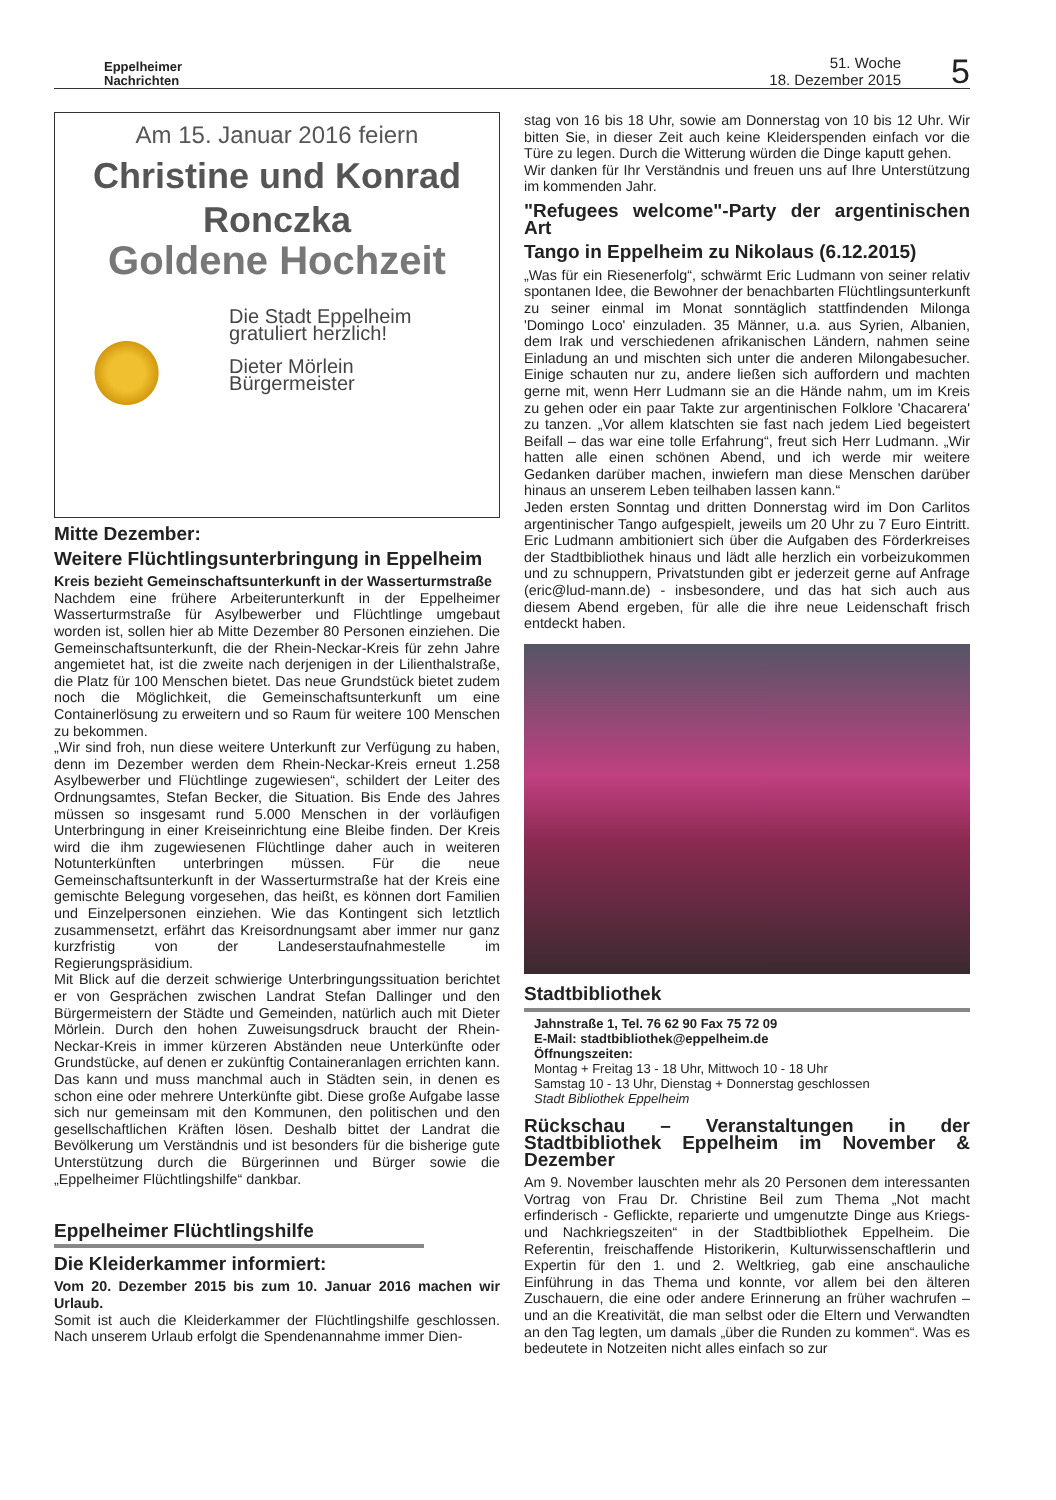Eppelheimer
Nachrichten
51. Woche
18. Dezember 2015
5
Am 15. Januar 2016 feiern
Christine und Konrad
Ronczka
Goldene Hochzeit
Die Stadt Eppelheim gratuliert herzlich!
Dieter Mörlein
Bürgermeister
Mitte Dezember:
Weitere Flüchtlingsunterbringung in Eppelheim
Kreis bezieht Gemeinschaftsunterkunft in der Wasserturmstraße
Nachdem eine frühere Arbeiterunterkunft in der Eppelheimer Wasserturmstraße für Asylbewerber und Flüchtlinge umgebaut worden ist, sollen hier ab Mitte Dezember 80 Personen einziehen. Die Gemeinschaftsunterkunft, die der Rhein-Neckar-Kreis für zehn Jahre angemietet hat, ist die zweite nach derjenigen in der Lilienthalstraße, die Platz für 100 Menschen bietet. Das neue Grundstück bietet zudem noch die Möglichkeit, die Gemeinschaftsunterkunft um eine Containerlösung zu erweitern und so Raum für weitere 100 Menschen zu bekommen.
„Wir sind froh, nun diese weitere Unterkunft zur Verfügung zu haben, denn im Dezember werden dem Rhein-Neckar-Kreis erneut 1.258 Asylbewerber und Flüchtlinge zugewiesen“, schildert der Leiter des Ordnungsamtes, Stefan Becker, die Situation. Bis Ende des Jahres müssen so insgesamt rund 5.000 Menschen in der vorläufigen Unterbringung in einer Kreiseinrichtung eine Bleibe finden. Der Kreis wird die ihm zugewiesenen Flüchtlinge daher auch in weiteren Notunterkünften unterbringen müssen. Für die neue Gemeinschaftsunterkunft in der Wasserturmstraße hat der Kreis eine gemischte Belegung vorgesehen, das heißt, es können dort Familien und Einzelpersonen einziehen. Wie das Kontingent sich letztlich zusammensetzt, erfährt das Kreisordnungsamt aber immer nur ganz kurzfristig von der Landeserstaufnahmestelle im Regierungspräsidium.
Mit Blick auf die derzeit schwierige Unterbringungssituation berichtet er von Gesprächen zwischen Landrat Stefan Dallinger und den Bürgermeistern der Städte und Gemeinden, natürlich auch mit Dieter Mörlein. Durch den hohen Zuweisungsdruck braucht der Rhein-Neckar-Kreis in immer kürzeren Abständen neue Unterkünfte oder Grundstücke, auf denen er zukünftig Containeranlagen errichten kann. Das kann und muss manchmal auch in Städten sein, in denen es schon eine oder mehrere Unterkünfte gibt. Diese große Aufgabe lasse sich nur gemeinsam mit den Kommunen, den politischen und den gesellschaftlichen Kräften lösen. Deshalb bittet der Landrat die Bevölkerung um Verständnis und ist besonders für die bisherige gute Unterstützung durch die Bürgerinnen und Bürger sowie die „Eppelheimer Flüchtlingshilfe“ dankbar.
Eppelheimer Flüchtlingshilfe
Die Kleiderkammer informiert:
Vom 20. Dezember 2015 bis zum 10. Januar 2016 machen wir Urlaub.
Somit ist auch die Kleiderkammer der Flüchtlingshilfe geschlossen. Nach unserem Urlaub erfolgt die Spendenannahme immer Dien-
stag von 16 bis 18 Uhr, sowie am Donnerstag von 10 bis 12 Uhr. Wir bitten Sie, in dieser Zeit auch keine Kleiderspenden einfach vor die Türe zu legen. Durch die Witterung würden die Dinge kaputt gehen.
Wir danken für Ihr Verständnis und freuen uns auf Ihre Unterstützung im kommenden Jahr.
"Refugees welcome"-Party der argentinischen Art
Tango in Eppelheim zu Nikolaus (6.12.2015)
„Was für ein Riesenerfolg“, schwärmt Eric Ludmann von seiner relativ spontanen Idee, die Bewohner der benachbarten Flüchtlingsunterkunft zu seiner einmal im Monat sonntäglich stattfindenden Milonga 'Domingo Loco' einzuladen. 35 Männer, u.a. aus Syrien, Albanien, dem Irak und verschiedenen afrikanischen Ländern, nahmen seine Einladung an und mischten sich unter die anderen Milongabesucher. Einige schauten nur zu, andere ließen sich auffordern und machten gerne mit, wenn Herr Ludmann sie an die Hände nahm, um im Kreis zu gehen oder ein paar Takte zur argentinischen Folklore 'Chacarera' zu tanzen. „Vor allem klatschten sie fast nach jedem Lied begeistert Beifall – das war eine tolle Erfahrung“, freut sich Herr Ludmann. „Wir hatten alle einen schönen Abend, und ich werde mir weitere Gedanken darüber machen, inwiefern man diese Menschen darüber hinaus an unserem Leben teilhaben lassen kann.“
Jeden ersten Sonntag und dritten Donnerstag wird im Don Carlitos argentinischer Tango aufgespielt, jeweils um 20 Uhr zu 7 Euro Eintritt. Eric Ludmann ambitioniert sich über die Aufgaben des Förderkreises der Stadtbibliothek hinaus und lädt alle herzlich ein vorbeizukommen und zu schnuppern, Privatstunden gibt er jederzeit gerne auf Anfrage (eric@lud-mann.de) - insbesondere, und das hat sich auch aus diesem Abend ergeben, für alle die ihre neue Leidenschaft frisch entdeckt haben.
Stadtbibliothek
Jahnstraße 1, Tel. 76 62 90 Fax 75 72 09
E-Mail: stadtbibliothek@eppelheim.de
Öffnungszeiten:
Montag + Freitag 13 - 18 Uhr, Mittwoch 10 - 18 Uhr
Samstag 10 - 13 Uhr, Dienstag + Donnerstag geschlossen
Stadt Bibliothek Eppelheim
Rückschau – Veranstaltungen in der Stadtbibliothek Eppelheim im November & Dezember
Am 9. November lauschten mehr als 20 Personen dem interessanten Vortrag von Frau Dr. Christine Beil zum Thema „Not macht erfinderisch - Geflickte, reparierte und umgenutzte Dinge aus Kriegs- und Nachkriegszeiten“ in der Stadtbibliothek Eppelheim. Die Referentin, freischaffende Historikerin, Kulturwissenschaftlerin und Expertin für den 1. und 2. Weltkrieg, gab eine anschauliche Einführung in das Thema und konnte, vor allem bei den älteren Zuschauern, die eine oder andere Erinnerung an früher wachrufen – und an die Kreativität, die man selbst oder die Eltern und Verwandten an den Tag legten, um damals „über die Runden zu kommen“. Was es bedeutete in Notzeiten nicht alles einfach so zur